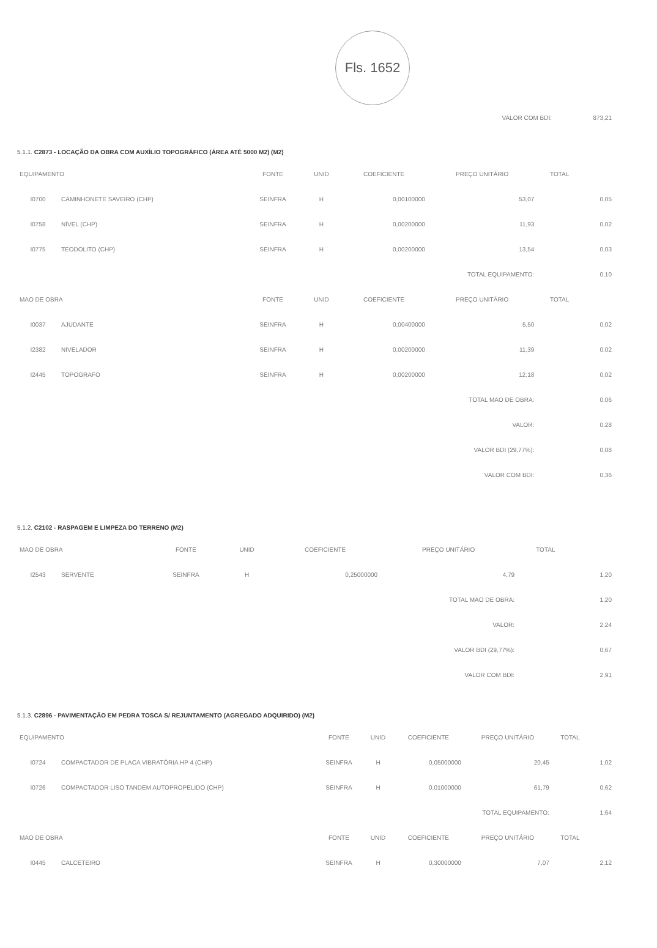Fls. 1652
| VALOR COM BDI: | 873,21 |
5.1.1. C2873 - LOCAÇÃO DA OBRA COM AUXÍLIO TOPOGRÁFICO (ÁREA ATÉ 5000 M2) (M2)
| EQUIPAMENTO | | FONTE | UNID | COEFICIENTE | PREÇO UNITÁRIO | TOTAL | |
| --- | --- | --- | --- | --- | --- | --- | --- |
| I0700 | CAMINHONETE SAVEIRO (CHP) | SEINFRA | H | 0,00100000 | 53,07 | | 0,05 |
| I0758 | NÍVEL (CHP) | SEINFRA | H | 0,00200000 | 11,93 | | 0,02 |
| I0775 | TEODOLITO (CHP) | SEINFRA | H | 0,00200000 | 13,54 | | 0,03 |
| TOTAL EQUIPAMENTO: | | | | | | | 0,10 |
| MAO DE OBRA | | FONTE | UNID | COEFICIENTE | PREÇO UNITÁRIO | TOTAL | |
| I0037 | AJUDANTE | SEINFRA | H | 0,00400000 | 5,50 | | 0,02 |
| I2382 | NIVELADOR | SEINFRA | H | 0,00200000 | 11,39 | | 0,02 |
| I2445 | TOPOGRAFO | SEINFRA | H | 0,00200000 | 12,18 | | 0,02 |
| TOTAL MAO DE OBRA: | | | | | | | 0,06 |
| VALOR: | | | | | | | 0,28 |
| VALOR BDI (29,77%): | | | | | | | 0,08 |
| VALOR COM BDI: | | | | | | | 0,36 |
5.1.2. C2102 - RASPAGEM E LIMPEZA DO TERRENO (M2)
| MAO DE OBRA | | FONTE | UNID | COEFICIENTE | PREÇO UNITÁRIO | TOTAL | |
| --- | --- | --- | --- | --- | --- | --- | --- |
| I2543 | SERVENTE | SEINFRA | H | 0,25000000 | 4,79 | | 1,20 |
| TOTAL MAO DE OBRA: | | | | | | | 1,20 |
| VALOR: | | | | | | | 2,24 |
| VALOR BDI (29,77%): | | | | | | | 0,67 |
| VALOR COM BDI: | | | | | | | 2,91 |
5.1.3. C2896 - PAVIMENTAÇÃO EM PEDRA TOSCA S/ REJUNTAMENTO (AGREGADO ADQUIRIDO) (M2)
| EQUIPAMENTO | | FONTE | UNID | COEFICIENTE | PREÇO UNITÁRIO | TOTAL | |
| --- | --- | --- | --- | --- | --- | --- | --- |
| I0724 | COMPACTADOR DE PLACA VIBRATÓRIA HP 4 (CHP) | SEINFRA | H | 0,05000000 | 20,45 | | 1,02 |
| I0726 | COMPACTADOR LISO TANDEM AUTOPROPELIDO (CHP) | SEINFRA | H | 0,01000000 | 61,79 | | 0,62 |
| TOTAL EQUIPAMENTO: | | | | | | | 1,64 |
| MAO DE OBRA | | FONTE | UNID | COEFICIENTE | PREÇO UNITÁRIO | TOTAL | |
| I0445 | CALCETEIRO | SEINFRA | H | 0,30000000 | 7,07 | | 2,12 |